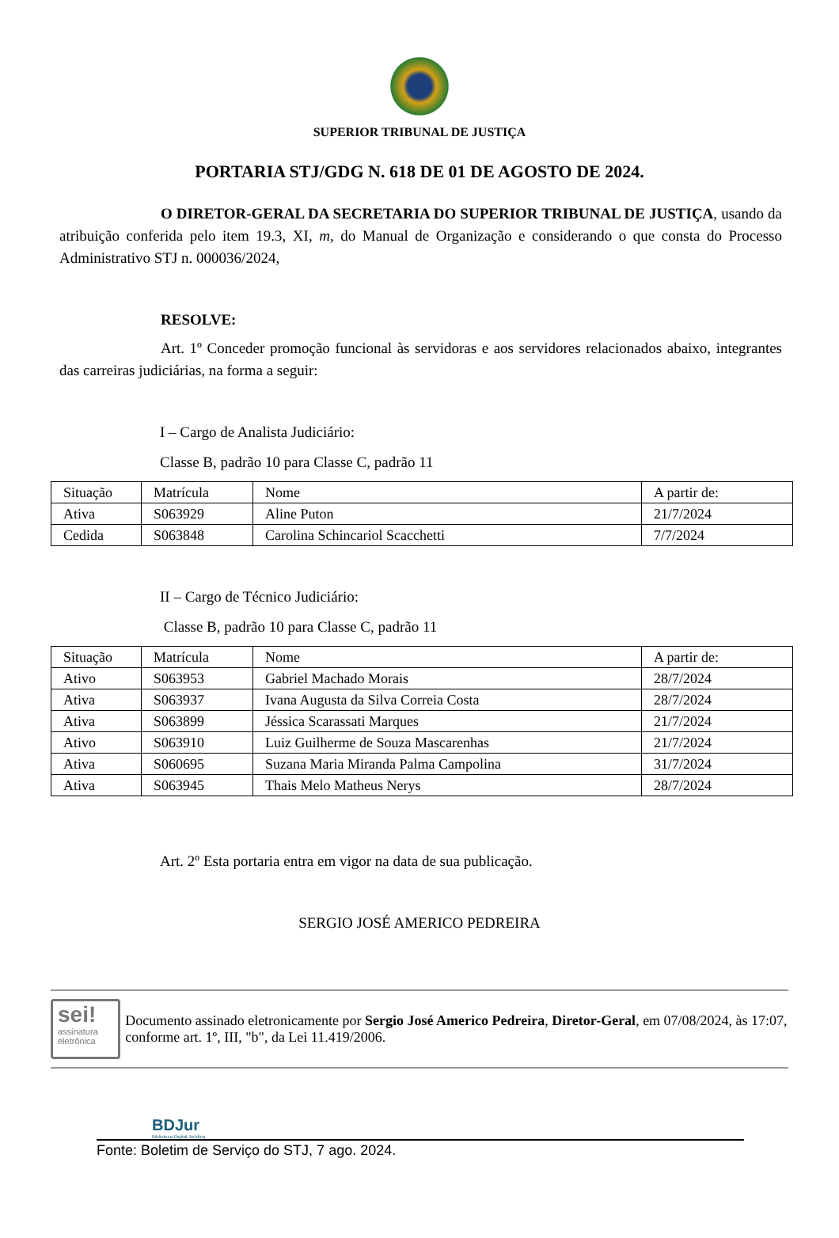SUPERIOR TRIBUNAL DE JUSTIÇA
PORTARIA STJ/GDG N. 618 DE 01 DE AGOSTO DE 2024.
O DIRETOR-GERAL DA SECRETARIA DO SUPERIOR TRIBUNAL DE JUSTIÇA, usando da atribuição conferida pelo item 19.3, XI, m, do Manual de Organização e considerando o que consta do Processo Administrativo STJ n. 000036/2024,
RESOLVE:
Art. 1º Conceder promoção funcional às servidoras e aos servidores relacionados abaixo, integrantes das carreiras judiciárias, na forma a seguir:
I – Cargo de Analista Judiciário:
Classe B, padrão 10 para Classe C, padrão 11
| Situação | Matrícula | Nome | A partir de: |
| Ativa | S063929 | Aline Puton | 21/7/2024 |
| Cedida | S063848 | Carolina Schincariol Scacchetti | 7/7/2024 |
II – Cargo de Técnico Judiciário:
Classe B, padrão 10 para Classe C, padrão 11
| Situação | Matrícula | Nome | A partir de: |
| Ativo | S063953 | Gabriel Machado Morais | 28/7/2024 |
| Ativa | S063937 | Ivana Augusta da Silva Correia Costa | 28/7/2024 |
| Ativa | S063899 | Jéssica Scarassati Marques | 21/7/2024 |
| Ativo | S063910 | Luiz Guilherme de Souza Mascarenhas | 21/7/2024 |
| Ativa | S060695 | Suzana Maria Miranda Palma Campolina | 31/7/2024 |
| Ativa | S063945 | Thais Melo Matheus Nerys | 28/7/2024 |
Art. 2º Esta portaria entra em vigor na data de sua publicação.
SERGIO JOSÉ AMERICO PEDREIRA
sei!
assinatura eletrônica
Documento assinado eletronicamente por Sergio José Americo Pedreira, Diretor-Geral, em 07/08/2024, às 17:07, conforme art. 1º, III, "b", da Lei 11.419/2006.
BDJur
Biblioteca Digital Jurídica
Fonte: Boletim de Serviço do STJ, 7 ago. 2024.